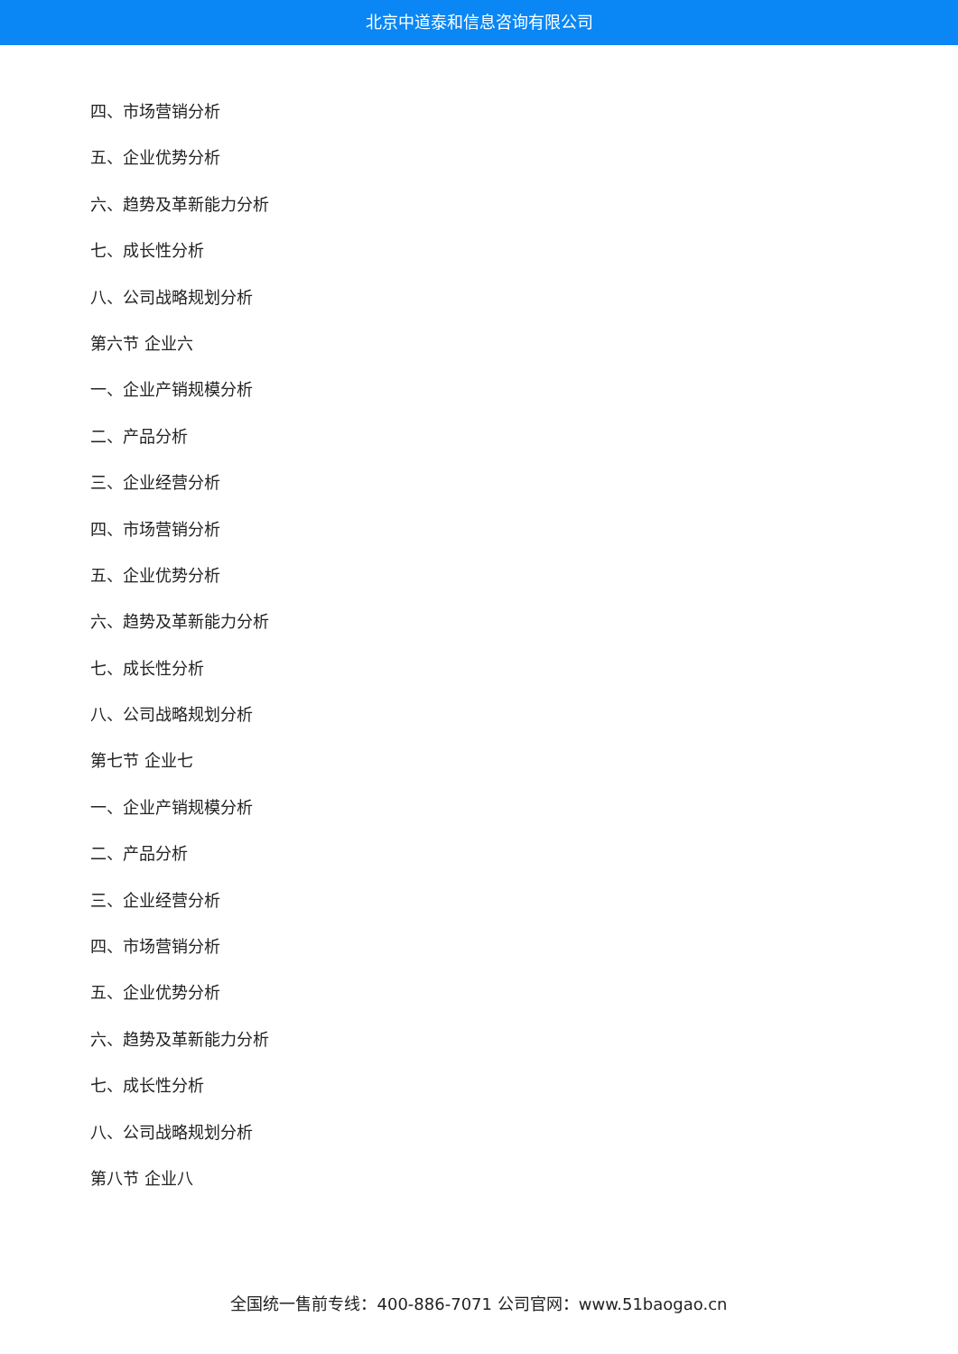北京中道泰和信息咨询有限公司
四、市场营销分析
五、企业优势分析
六、趋势及革新能力分析
七、成长性分析
八、公司战略规划分析
第六节 企业六
一、企业产销规模分析
二、产品分析
三、企业经营分析
四、市场营销分析
五、企业优势分析
六、趋势及革新能力分析
七、成长性分析
八、公司战略规划分析
第七节 企业七
一、企业产销规模分析
二、产品分析
三、企业经营分析
四、市场营销分析
五、企业优势分析
六、趋势及革新能力分析
七、成长性分析
八、公司战略规划分析
第八节 企业八
全国统一售前专线：400-886-7071 公司官网：www.51baogao.cn